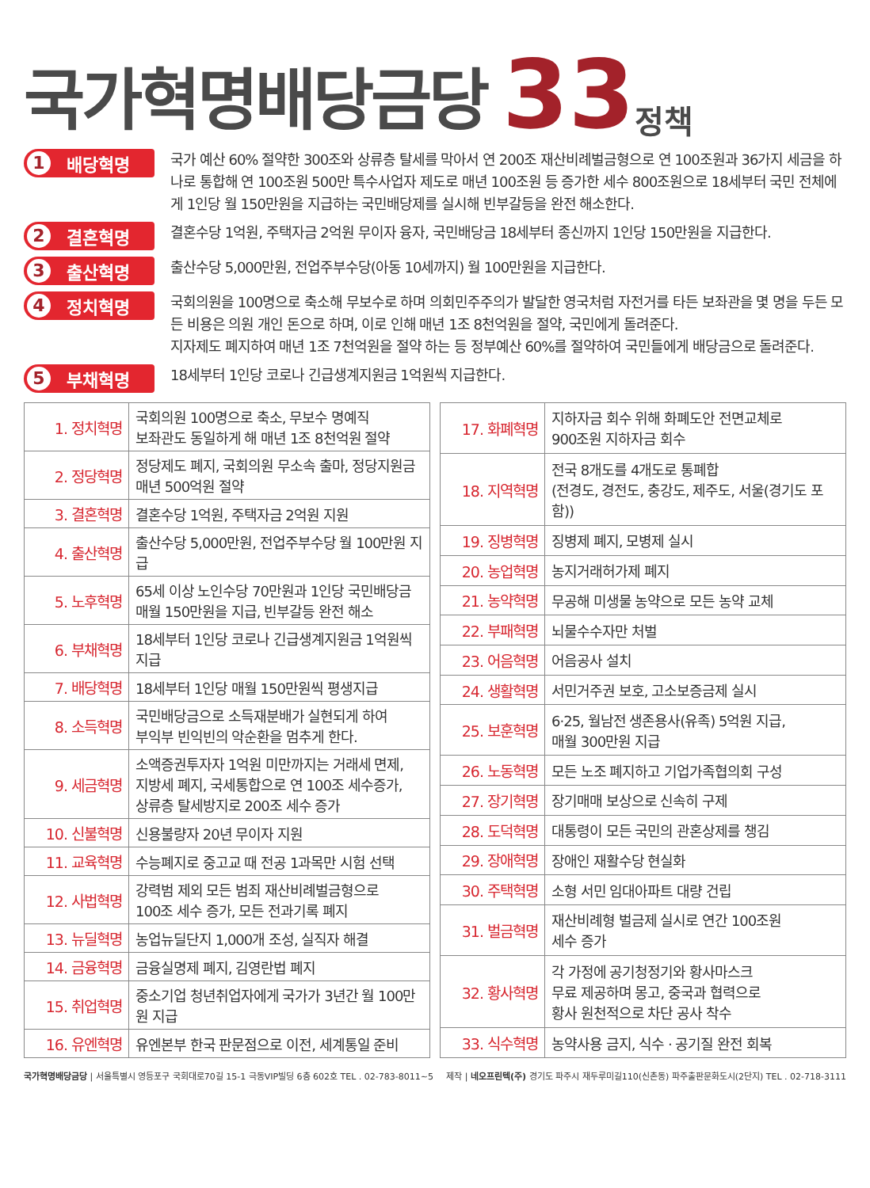국가혁명배당금당
33
정책
1 배당혁명
국가 예산 60% 절약한 300조와 상류층 탈세를 막아서 연 200조 재산비례벌금형으로 연 100조원과 36가지 세금을 하나로 통합해 연 100조원 500만 특수사업자 제도로 매년 100조원 등 증가한 세수 800조원으로 18세부터 국민 전체에게 1인당 월 150만원을 지급하는 국민배당제를 실시해 빈부갈등을 완전 해소한다.
2 결혼혁명
결혼수당 1억원, 주택자금 2억원 무이자 융자, 국민배당금 18세부터 종신까지 1인당 150만원을 지급한다.
3 출산혁명
출산수당 5,000만원, 전업주부수당(아동 10세까지) 월 100만원을 지급한다.
4 정치혁명
국회의원을 100명으로 축소해 무보수로 하며 의회민주주의가 발달한 영국처럼 자전거를 타든 보좌관을 몇 명을 두든 모든 비용은 의원 개인 돈으로 하며, 이로 인해 매년 1조 8천억원을 절약, 국민에게 돌려준다.
지자제도 폐지하여 매년 1조 7천억원을 절약 하는 등 정부예산 60%를 절약하여 국민들에게 배당금으로 돌려준다.
5 부채혁명
18세부터 1인당 코로나 긴급생계지원금 1억원씩 지급한다.
| 1. 정치혁명 | 국회의원 100명으로 축소, 무보수 명예직 보좌관도 동일하게 해 매년 1조 8천억원 절약 |
| 2. 정당혁명 | 정당제도 폐지, 국회의원 무소속 출마, 정당지원금 매년 500억원 절약 |
| 3. 결혼혁명 | 결혼수당 1억원, 주택자금 2억원 지원 |
| 4. 출산혁명 | 출산수당 5,000만원, 전업주부수당 월 100만원 지급 |
| 5. 노후혁명 | 65세 이상 노인수당 70만원과 1인당 국민배당금 매월 150만원을 지급, 빈부갈등 완전 해소 |
| 6. 부채혁명 | 18세부터 1인당 코로나 긴급생계지원금 1억원씩 지급 |
| 7. 배당혁명 | 18세부터 1인당 매월 150만원씩 평생지급 |
| 8. 소득혁명 | 국민배당금으로 소득재분배가 실현되게 하여 부익부 빈익빈의 악순환을 멈추게 한다. |
| 9. 세금혁명 | 소액증권투자자 1억원 미만까지는 거래세 면제, 지방세 폐지, 국세통합으로 연 100조 세수증가, 상류층 탈세방지로 200조 세수 증가 |
| 10. 신불혁명 | 신용불량자 20년 무이자 지원 |
| 11. 교육혁명 | 수능폐지로 중고교 때 전공 1과목만 시험 선택 |
| 12. 사법혁명 | 강력범 제외 모든 범죄 재산비례벌금형으로 100조 세수 증가, 모든 전과기록 폐지 |
| 13. 뉴딜혁명 | 농업뉴딜단지 1,000개 조성, 실직자 해결 |
| 14. 금융혁명 | 금융실명제 폐지, 김영란법 폐지 |
| 15. 취업혁명 | 중소기업 청년취업자에게 국가가 3년간 월 100만원 지급 |
| 16. 유엔혁명 | 유엔본부 한국 판문점으로 이전, 세계통일 준비 |
| 17. 화폐혁명 | 지하자금 회수 위해 화폐도안 전면교체로 900조원 지하자금 회수 |
| 18. 지역혁명 | 전국 8개도를 4개도로 통폐합 (전경도, 경전도, 충강도, 제주도, 서울(경기도 포함)) |
| 19. 징병혁명 | 징병제 폐지, 모병제 실시 |
| 20. 농업혁명 | 농지거래허가제 폐지 |
| 21. 농약혁명 | 무공해 미생물 농약으로 모든 농약 교체 |
| 22. 부패혁명 | 뇌물수수자만 처벌 |
| 23. 어음혁명 | 어음공사 설치 |
| 24. 생활혁명 | 서민거주권 보호, 고소보증금제 실시 |
| 25. 보훈혁명 | 6·25, 월남전 생존용사(유족) 5억원 지급, 매월 300만원 지급 |
| 26. 노동혁명 | 모든 노조 폐지하고 기업가족협의회 구성 |
| 27. 장기혁명 | 장기매매 보상으로 신속히 구제 |
| 28. 도덕혁명 | 대통령이 모든 국민의 관혼상제를 챙김 |
| 29. 장애혁명 | 장애인 재활수당 현실화 |
| 30. 주택혁명 | 소형 서민 임대아파트 대량 건립 |
| 31. 벌금혁명 | 재산비례형 벌금제 실시로 연간 100조원 세수 증가 |
| 32. 황사혁명 | 각 가정에 공기청정기와 황사마스크 무료 제공하며 몽고, 중국과 협력으로 황사 원천적으로 차단 공사 착수 |
| 33. 식수혁명 | 농약사용 금지, 식수 · 공기질 완전 회복 |
국가혁명배당금당 | 서울특별시 영등포구 국회대로70길 15-1 극동VIP빌딩 6층 602호 TEL . 02-783-8011~5
제작 | 네오프린텍(주) 경기도 파주시 재두루미길110(신촌동) 파주출판문화도시(2단지) TEL . 02-718-3111